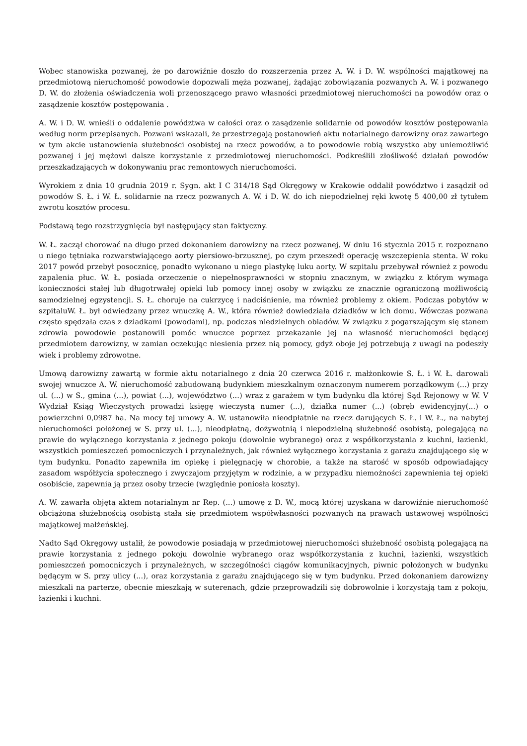Wobec stanowiska pozwanej, że po darowiźnie doszło do rozszerzenia przez A. W. i D. W. wspólności majątkowej na przedmiotową nieruchomość powodowie dopozwali męża pozwanej, żądając zobowiązania pozwanych A. W. i pozwanego D. W. do złożenia oświadczenia woli przenoszącego prawo własności przedmiotowej nieruchomości na powodów oraz o zasądzenie kosztów postępowania .
A. W. i D. W. wnieśli o oddalenie powództwa w całości oraz o zasądzenie solidarnie od powodów kosztów postępowania według norm przepisanych. Pozwani wskazali, że przestrzegają postanowień aktu notarialnego darowizny oraz zawartego w tym akcie ustanowienia służebności osobistej na rzecz powodów, a to powodowie robią wszystko aby uniemożliwić pozwanej i jej mężowi dalsze korzystanie z przedmiotowej nieruchomości. Podkreślili złośliwość działań powodów przeszkadzających w dokonywaniu prac remontowych nieruchomości.
Wyrokiem z dnia 10 grudnia 2019 r. Sygn. akt I C 314/18 Sąd Okręgowy w Krakowie oddalił powództwo i zasądził od powodów S. Ł. i W. Ł. solidarnie na rzecz pozwanych A. W. i D. W. do ich niepodzielnej ręki kwotę 5 400,00 zł tytułem zwrotu kosztów procesu.
Podstawą tego rozstrzygnięcia był następujący stan faktyczny.
W. Ł. zaczął chorować na długo przed dokonaniem darowizny na rzecz pozwanej. W dniu 16 stycznia 2015 r. rozpoznano u niego tętniaka rozwarstwiającego aorty piersiowo-brzusznej, po czym przeszedł operację wszczepienia stenta. W roku 2017 powód przebył posocznicę, ponadto wykonano u niego plastykę luku aorty. W szpitalu przebywał również z powodu zapalenia płuc. W. Ł. posiada orzeczenie o niepełnosprawności w stopniu znacznym, w związku z którym wymaga konieczności stałej lub długotrwałej opieki lub pomocy innej osoby w związku ze znacznie ograniczoną możliwością samodzielnej egzystencji. S. Ł. choruje na cukrzycę i nadciśnienie, ma również problemy z okiem. Podczas pobytów w szpitaluW. Ł. był odwiedzany przez wnuczkę A. W., która również dowiedziała dziadków w ich domu. Wówczas pozwana często spędzała czas z dziadkami (powodami), np. podczas niedzielnych obiadów. W związku z pogarszającym się stanem zdrowia powodowie postanowili pomóc wnuczce poprzez przekazanie jej na własność nieruchomości będącej przedmiotem darowizny, w zamian oczekując niesienia przez nią pomocy, gdyż oboje jej potrzebują z uwagi na podeszły wiek i problemy zdrowotne.
Umową darowizny zawartą w formie aktu notarialnego z dnia 20 czerwca 2016 r. małżonkowie S. Ł. i W. Ł. darowali swojej wnuczce A. W. nieruchomość zabudowaną budynkiem mieszkalnym oznaczonym numerem porządkowym (...) przy ul. (...) w S., gmina (...), powiat (...), województwo (...) wraz z garażem w tym budynku dla której Sąd Rejonowy w W. V Wydział Ksiąg Wieczystych prowadzi księgę wieczystą numer (...), działka numer (...) (obręb ewidencyjny(...) o powierzchni 0,0987 ha. Na mocy tej umowy A. W. ustanowiła nieodpłatnie na rzecz darujących S. Ł. i W. Ł., na nabytej nieruchomości położonej w S. przy ul. (...), nieodpłatną, dożywotnią i niepodzielną służebność osobistą, polegającą na prawie do wyłącznego korzystania z jednego pokoju (dowolnie wybranego) oraz z współkorzystania z kuchni, łazienki, wszystkich pomieszczeń pomocniczych i przynależnych, jak również wyłącznego korzystania z garażu znajdującego się w tym budynku. Ponadto zapewniła im opiekę i pielęgnację w chorobie, a także na starość w sposób odpowiadający zasadom współżycia społecznego i zwyczajom przyjętym w rodzinie, a w przypadku niemożności zapewnienia tej opieki osobiście, zapewnia ją przez osoby trzecie (względnie poniosła koszty).
A. W. zawarła objętą aktem notarialnym nr Rep. (...) umowę z D. W., mocą której uzyskana w darowiźnie nieruchomość obciążona służebnością osobistą stała się przedmiotem współwłasności pozwanych na prawach ustawowej wspólności majątkowej małżeńskiej.
Nadto Sąd Okręgowy ustalił, że powodowie posiadają w przedmiotowej nieruchomości służebność osobistą polegającą na prawie korzystania z jednego pokoju dowolnie wybranego oraz współkorzystania z kuchni, łazienki, wszystkich pomieszczeń pomocniczych i przynależnych, w szczególności ciągów komunikacyjnych, piwnic położonych w budynku będącym w S. przy ulicy (...), oraz korzystania z garażu znajdującego się w tym budynku. Przed dokonaniem darowizny mieszkali na parterze, obecnie mieszkają w suterenach, gdzie przeprowadzili się dobrowolnie i korzystają tam z pokoju, łazienki i kuchni.